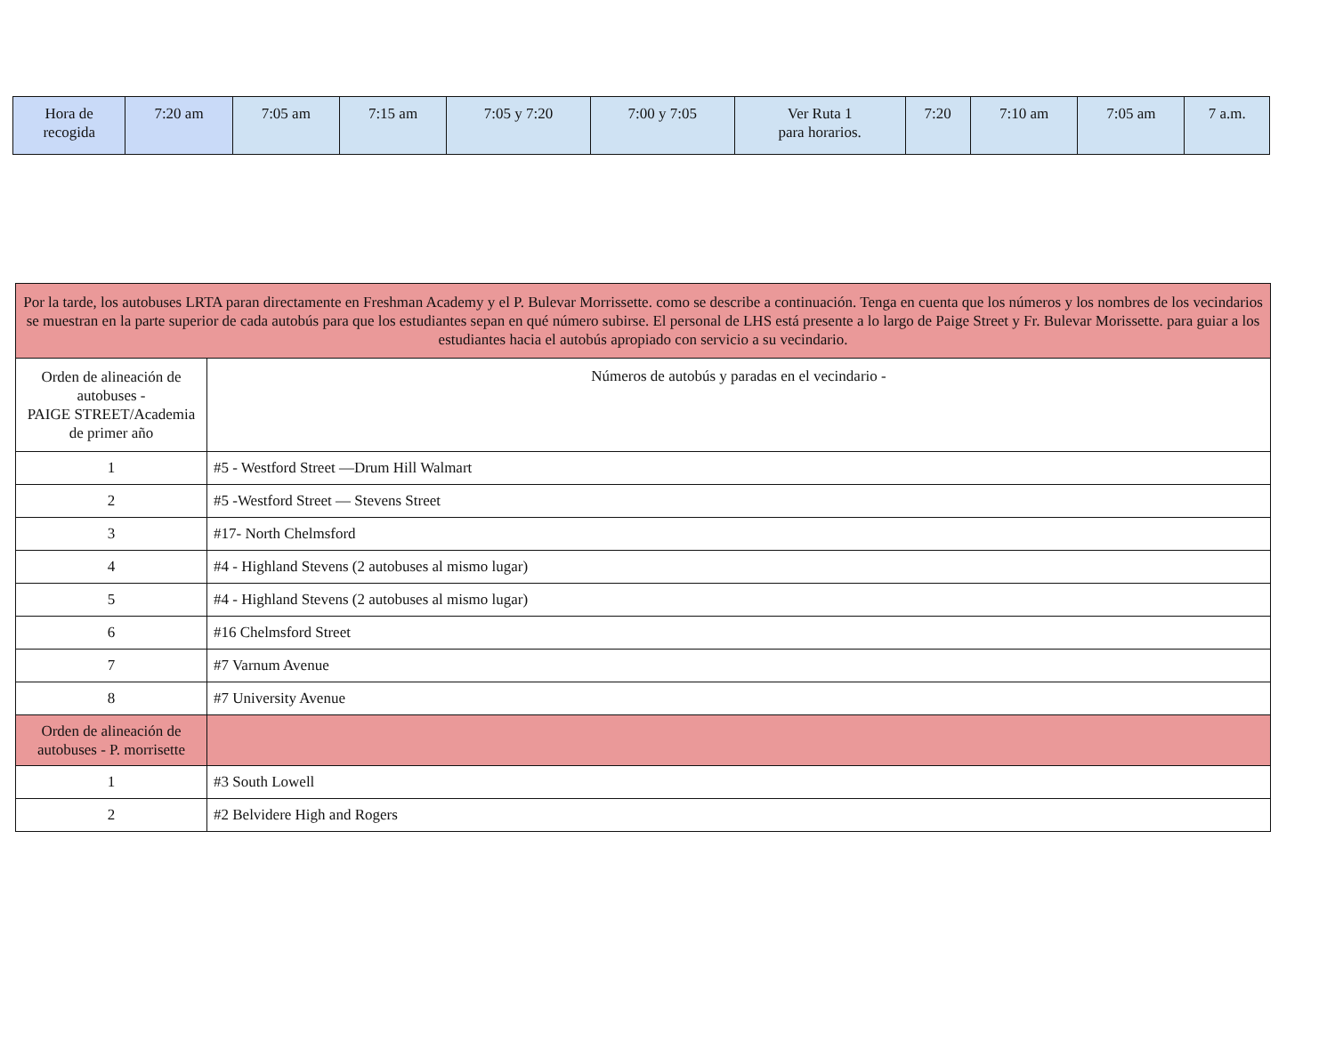| Hora de recogida | 7:20 am | 7:05 am | 7:15 am | 7:05 y 7:20 | 7:00 y 7:05 | Ver Ruta 1 para horarios. | 7:20 | 7:10 am | 7:05 am | 7 a.m. |
| Por la tarde, los autobuses LRTA paran directamente en Freshman Academy y el P. Bulevar Morrissette. como se describe a continuación. Tenga en cuenta que los números y los nombres de los vecindarios se muestran en la parte superior de cada autobús para que los estudiantes sepan en qué número subirse. El personal de LHS está presente a lo largo de Paige Street y Fr. Bulevar Morissette. para guiar a los estudiantes hacia el autobús apropiado con servicio a su vecindario. | |
| Orden de alineación de autobuses - PAIGE STREET/Academia de primer año | Números de autobús y paradas en el vecindario - |
| 1 | #5 - Westford Street —Drum Hill Walmart |
| 2 | #5 -Westford Street — Stevens Street |
| 3 | #17- North Chelmsford |
| 4 | #4 - Highland Stevens (2 autobuses al mismo lugar) |
| 5 | #4 - Highland Stevens (2 autobuses al mismo lugar) |
| 6 | #16 Chelmsford Street |
| 7 | #7 Varnum Avenue |
| 8 | #7 University Avenue |
| Orden de alineación de autobuses - P. morrisette | |
| 1 | #3 South Lowell |
| 2 | #2 Belvidere High and Rogers |